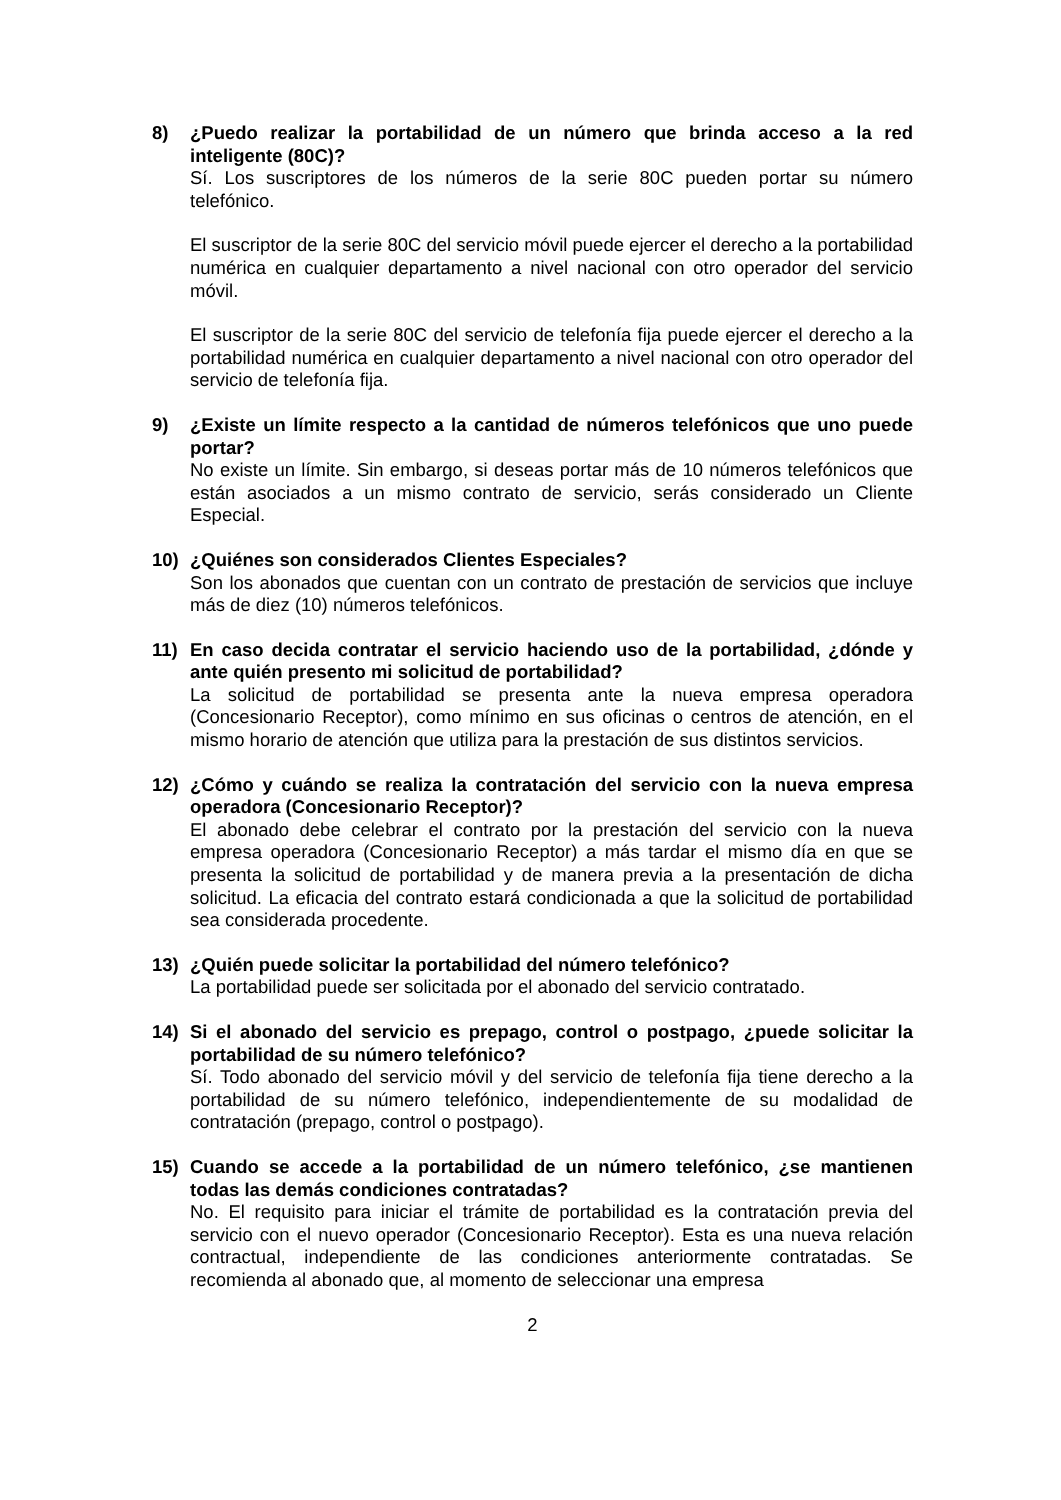8) ¿Puedo realizar la portabilidad de un número que brinda acceso a la red inteligente (80C)?
Sí. Los suscriptores de los números de la serie 80C pueden portar su número telefónico.
El suscriptor de la serie 80C del servicio móvil puede ejercer el derecho a la portabilidad numérica en cualquier departamento a nivel nacional con otro operador del servicio móvil.
El suscriptor de la serie 80C del servicio de telefonía fija puede ejercer el derecho a la portabilidad numérica en cualquier departamento a nivel nacional con otro operador del servicio de telefonía fija.
9) ¿Existe un límite respecto a la cantidad de números telefónicos que uno puede portar?
No existe un límite. Sin embargo, si deseas portar más de 10 números telefónicos que están asociados a un mismo contrato de servicio, serás considerado un Cliente Especial.
10) ¿Quiénes son considerados Clientes Especiales?
Son los abonados que cuentan con un contrato de prestación de servicios que incluye más de diez (10) números telefónicos.
11) En caso decida contratar el servicio haciendo uso de la portabilidad, ¿dónde y ante quién presento mi solicitud de portabilidad?
La solicitud de portabilidad se presenta ante la nueva empresa operadora (Concesionario Receptor), como mínimo en sus oficinas o centros de atención, en el mismo horario de atención que utiliza para la prestación de sus distintos servicios.
12) ¿Cómo y cuándo se realiza la contratación del servicio con la nueva empresa operadora (Concesionario Receptor)?
El abonado debe celebrar el contrato por la prestación del servicio con la nueva empresa operadora (Concesionario Receptor) a más tardar el mismo día en que se presenta la solicitud de portabilidad y de manera previa a la presentación de dicha solicitud. La eficacia del contrato estará condicionada a que la solicitud de portabilidad sea considerada procedente.
13) ¿Quién puede solicitar la portabilidad del número telefónico?
La portabilidad puede ser solicitada por el abonado del servicio contratado.
14) Si el abonado del servicio es prepago, control o postpago, ¿puede solicitar la portabilidad de su número telefónico?
Sí. Todo abonado del servicio móvil y del servicio de telefonía fija tiene derecho a la portabilidad de su número telefónico, independientemente de su modalidad de contratación (prepago, control o postpago).
15) Cuando se accede a la portabilidad de un número telefónico, ¿se mantienen todas las demás condiciones contratadas?
No. El requisito para iniciar el trámite de portabilidad es la contratación previa del servicio con el nuevo operador (Concesionario Receptor). Esta es una nueva relación contractual, independiente de las condiciones anteriormente contratadas. Se recomienda al abonado que, al momento de seleccionar una empresa
2